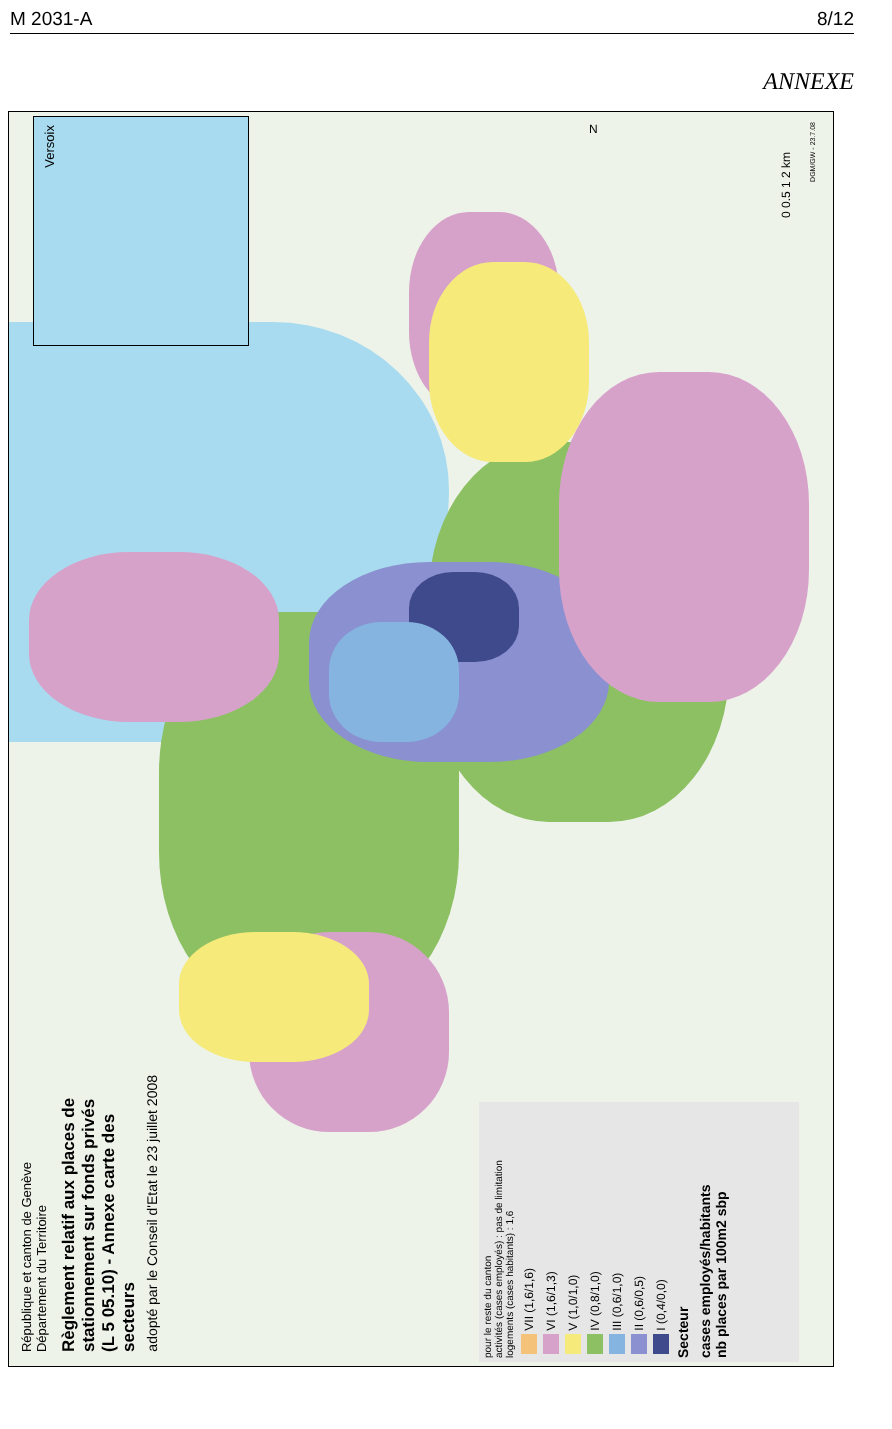M 2031-A 8/12
ANNEXE
Versoix
République et canton de Genève
Département du Territoire
Règlement relatif aux places de stationnement sur fonds privés
(L 5 05.10) - Annexe carte des secteurs
adopté par le Conseil d'Etat le 23 juillet 2008
cases employés/habitants
nb places par 100m2 sbp
Secteur
I (0,4/0,0)
II (0,6/0,5)
III (0,6/1,0)
IV (0,8/1,0)
V (1,0/1,0)
VI (1,6/1,3)
VII (1,6/1,6)
pour le reste du canton
activités (cases employés) : pas de limitation
logements (cases habitants) : 1,6
0 0.5 1 2 km
DGM/GW - 23.7.08
N